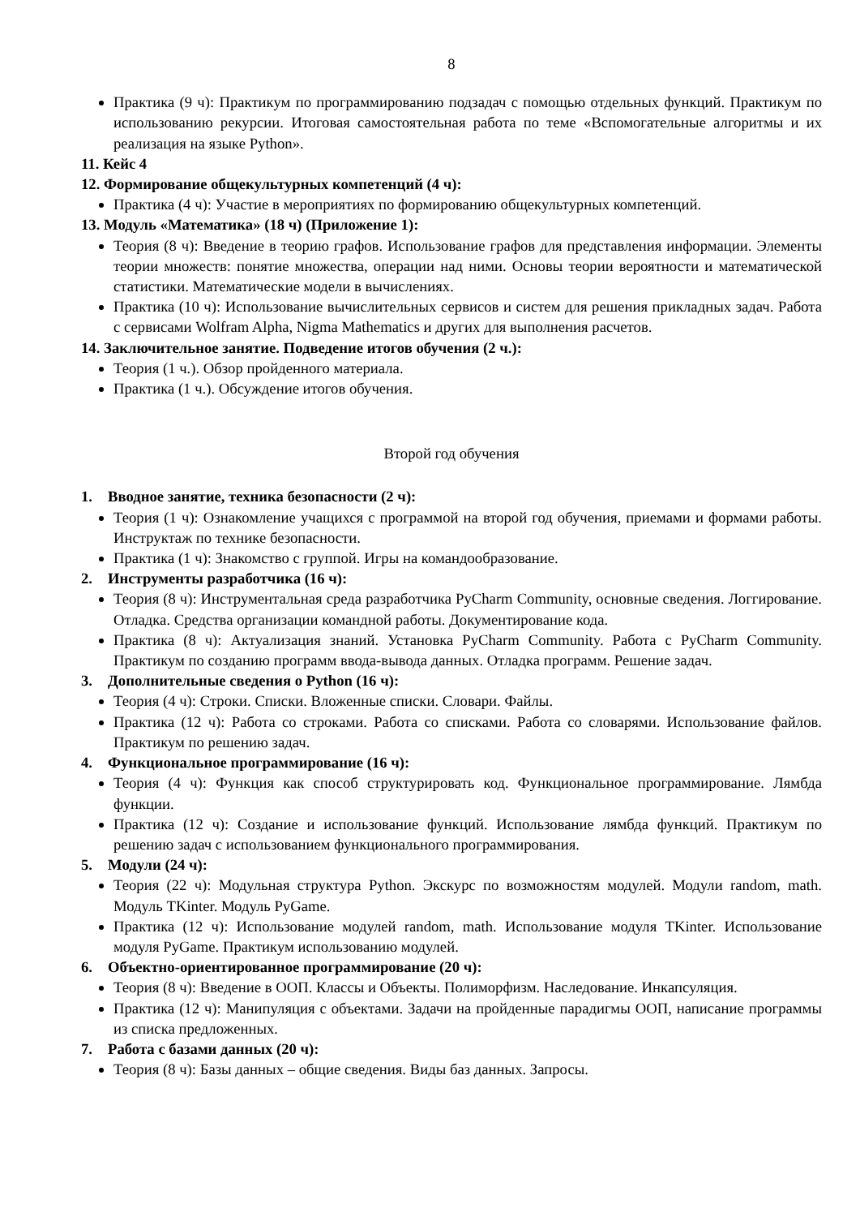8
Практика (9 ч): Практикум по программированию подзадач с помощью отдельных функций. Практикум по использованию рекурсии. Итоговая самостоятельная работа по теме «Вспомогательные алгоритмы и их реализация на языке Python».
11. Кейс 4
12. Формирование общекультурных компетенций (4 ч):
Практика (4 ч): Участие в мероприятиях по формированию общекультурных компетенций.
13. Модуль «Математика» (18 ч) (Приложение 1):
Теория (8 ч): Введение в теорию графов. Использование графов для представления информации. Элементы теории множеств: понятие множества, операции над ними. Основы теории вероятности и математической статистики. Математические модели в вычислениях.
Практика (10 ч): Использование вычислительных сервисов и систем для решения прикладных задач. Работа с сервисами Wolfram Alpha, Nigma Mathematics и других для выполнения расчетов.
14. Заключительное занятие. Подведение итогов обучения (2 ч.):
Теория (1 ч.). Обзор пройденного материала.
Практика (1 ч.). Обсуждение итогов обучения.
Второй год обучения
1. Вводное занятие, техника безопасности (2 ч):
Теория (1 ч): Ознакомление учащихся с программой на второй год обучения, приемами и формами работы. Инструктаж по технике безопасности.
Практика (1 ч): Знакомство с группой. Игры на командообразование.
2. Инструменты разработчика (16 ч):
Теория (8 ч): Инструментальная среда разработчика PyCharm Community, основные сведения. Логгирование. Отладка. Средства организации командной работы. Документирование кода.
Практика (8 ч): Актуализация знаний. Установка PyCharm Community. Работа с PyCharm Community. Практикум по созданию программ ввода-вывода данных. Отладка программ. Решение задач.
3. Дополнительные сведения о Python (16 ч):
Теория (4 ч): Строки. Списки. Вложенные списки. Словари. Файлы.
Практика (12 ч): Работа со строками. Работа со списками. Работа со словарями. Использование файлов. Практикум по решению задач.
4. Функциональное программирование (16 ч):
Теория (4 ч): Функция как способ структурировать код. Функциональное программирование. Лямбда функции.
Практика (12 ч): Создание и использование функций. Использование лямбда функций. Практикум по решению задач с использованием функционального программирования.
5. Модули (24 ч):
Теория (22 ч): Модульная структура Python. Экскурс по возможностям модулей. Модули random, math. Модуль TKinter. Модуль PyGame.
Практика (12 ч): Использование модулей random, math. Использование модуля TKinter. Использование модуля PyGame. Практикум использованию модулей.
6. Объектно-ориентированное программирование (20 ч):
Теория (8 ч): Введение в ООП. Классы и Объекты. Полиморфизм. Наследование. Инкапсуляция.
Практика (12 ч): Манипуляция с объектами. Задачи на пройденные парадигмы ООП, написание программы из списка предложенных.
7. Работа с базами данных (20 ч):
Теория (8 ч): Базы данных – общие сведения. Виды баз данных. Запросы.